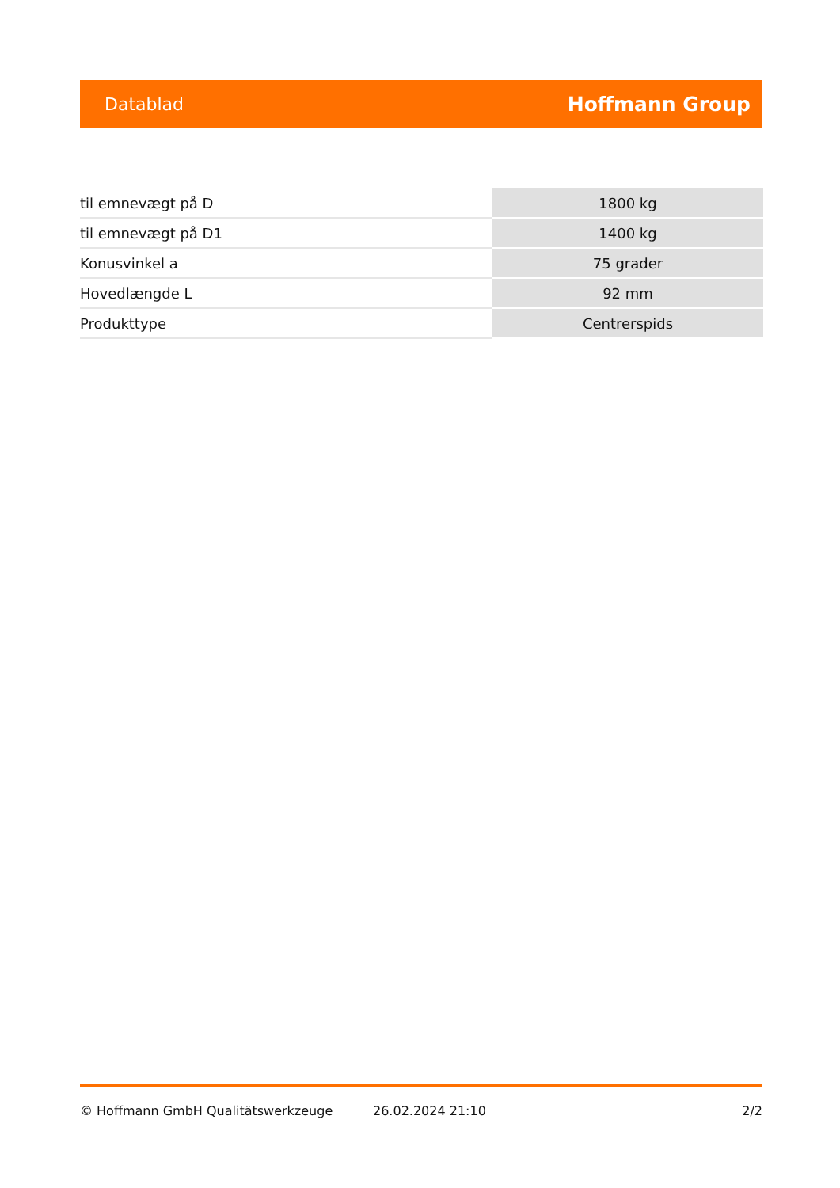Datablad Hoffmann Group
| til emnevægt på D | 1800 kg |
| til emnevægt på D1 | 1400 kg |
| Konusvinkel a | 75 grader |
| Hovedlængde L | 92 mm |
| Produkttype | Centrerspids |
© Hoffmann GmbH Qualitätswerkzeuge 26.02.2024 21:10 2/2